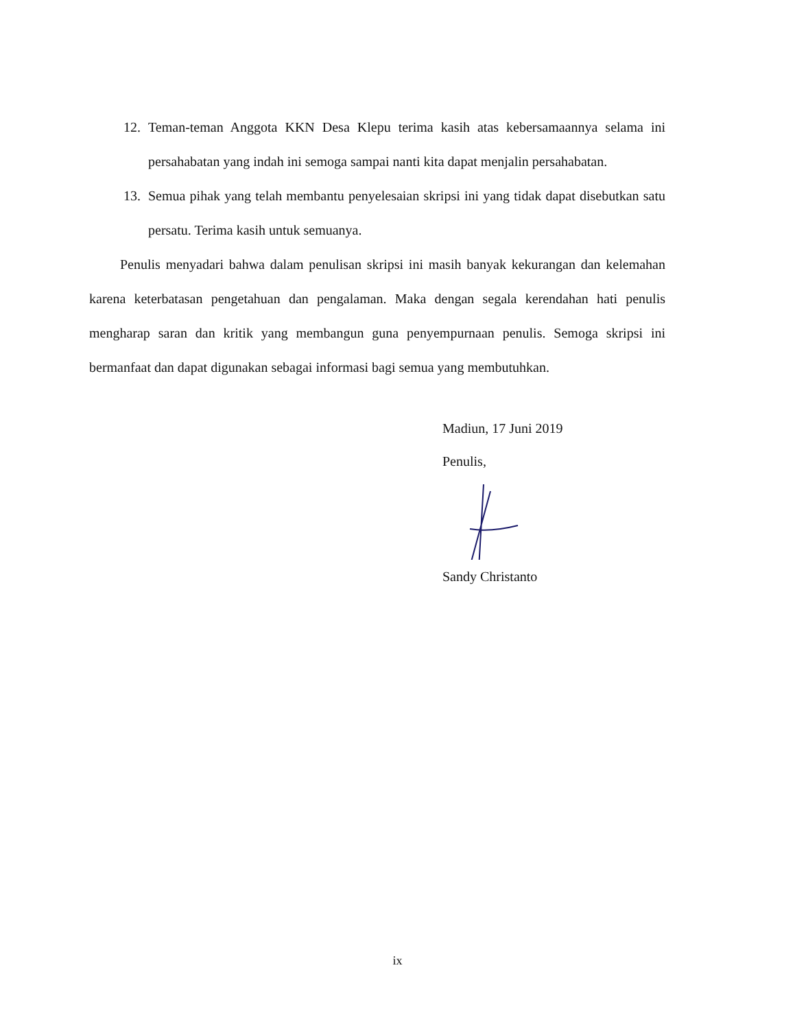12. Teman-teman Anggota KKN Desa Klepu terima kasih atas kebersamaannya selama ini persahabatan yang indah ini semoga sampai nanti kita dapat menjalin persahabatan.
13. Semua pihak yang telah membantu penyelesaian skripsi ini yang tidak dapat disebutkan satu persatu. Terima kasih untuk semuanya.
Penulis menyadari bahwa dalam penulisan skripsi ini masih banyak kekurangan dan kelemahan karena keterbatasan pengetahuan dan pengalaman. Maka dengan segala kerendahan hati penulis mengharap saran dan kritik yang membangun guna penyempurnaan penulis. Semoga skripsi ini bermanfaat dan dapat digunakan sebagai informasi bagi semua yang membutuhkan.
Madiun, 17 Juni 2019
Penulis,
Sandy Christanto
ix